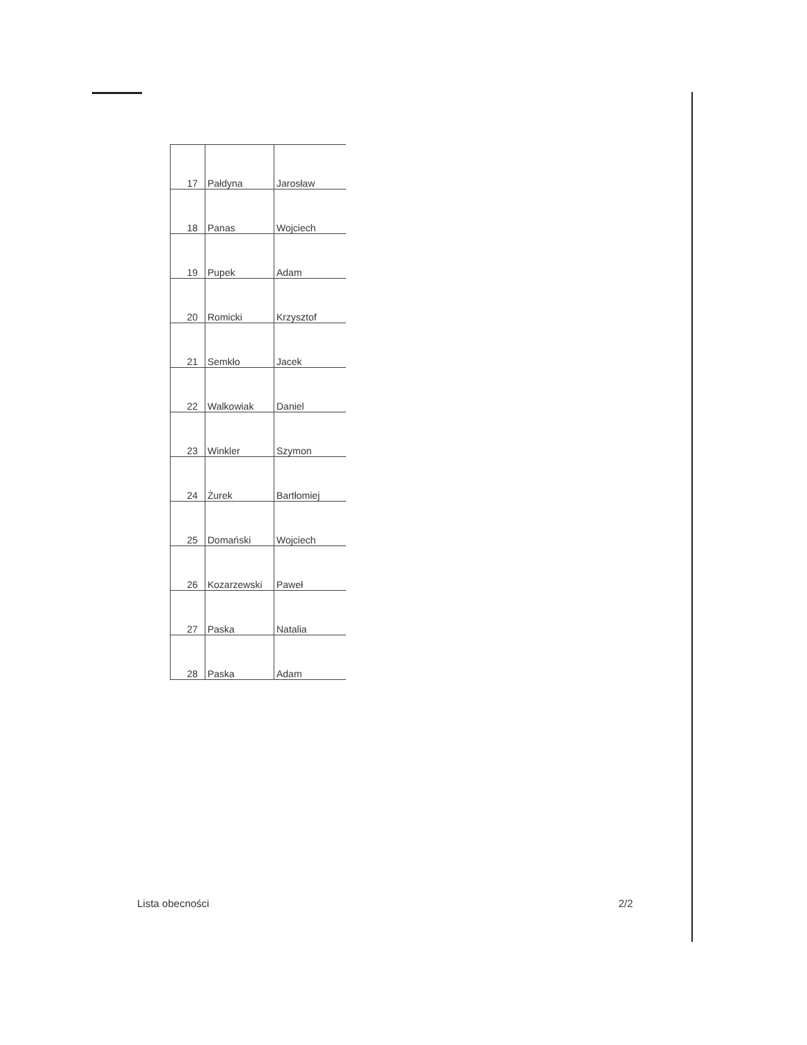| 17 | Pałdyna | Jarosław |
| 18 | Panas | Wojciech |
| 19 | Pupek | Adam |
| 20 | Romicki | Krzysztof |
| 21 | Semkło | Jacek |
| 22 | Walkowiak | Daniel |
| 23 | Winkler | Szymon |
| 24 | Żurek | Bartłomiej |
| 25 | Domański | Wojciech |
| 26 | Kozarzewski | Paweł |
| 27 | Paska | Natalia |
| 28 | Paska | Adam |
Lista obecności 2/2